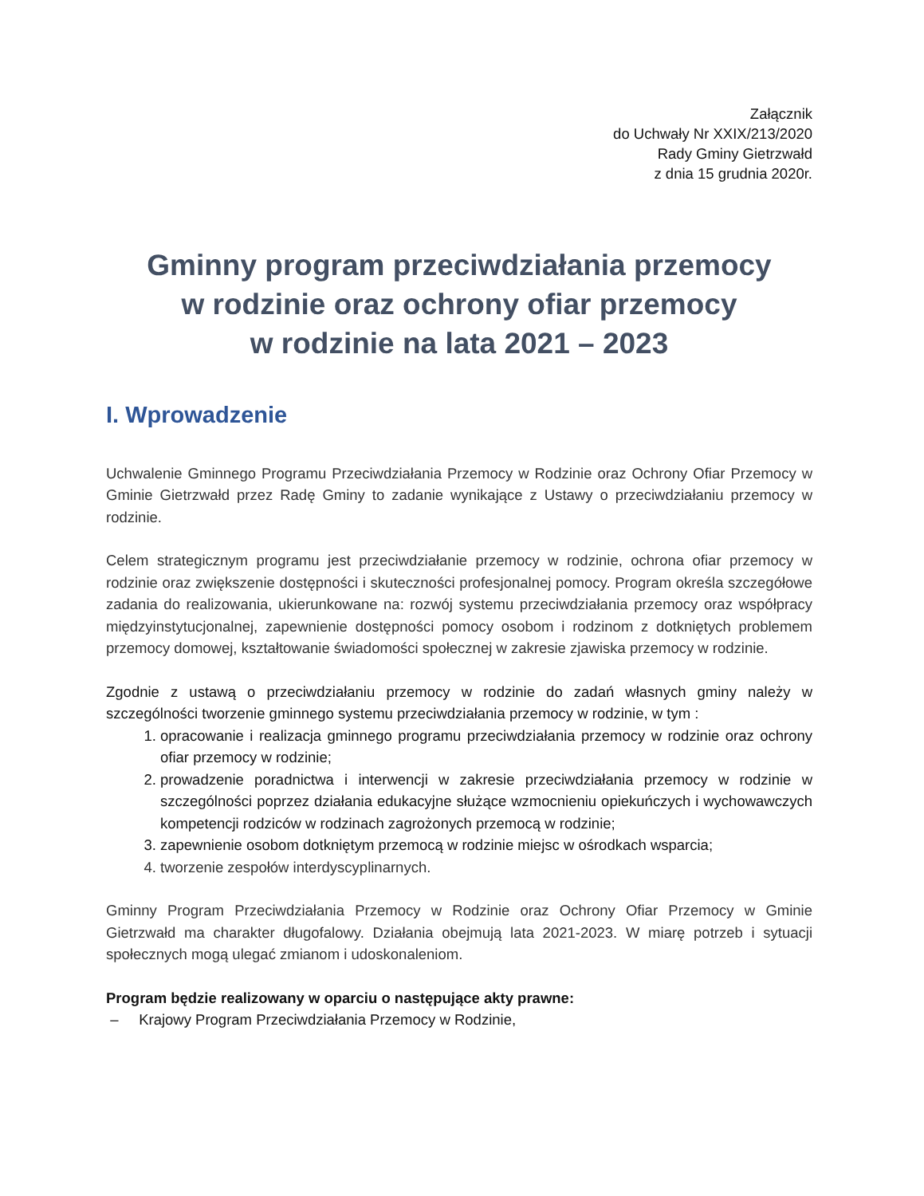Załącznik
do Uchwały Nr XXIX/213/2020
Rady Gminy Gietrzwałd
z dnia 15 grudnia 2020r.
Gminny program przeciwdziałania przemocy
w rodzinie oraz ochrony ofiar przemocy
w rodzinie na lata 2021 – 2023
I. Wprowadzenie
Uchwalenie Gminnego Programu Przeciwdziałania Przemocy w Rodzinie oraz Ochrony Ofiar Przemocy w Gminie Gietrzwałd przez Radę Gminy to zadanie wynikające z Ustawy o przeciwdziałaniu przemocy w rodzinie.
Celem strategicznym programu jest przeciwdziałanie przemocy w rodzinie, ochrona ofiar przemocy w rodzinie oraz zwiększenie dostępności i skuteczności profesjonalnej pomocy. Program określa szczegółowe zadania do realizowania, ukierunkowane na: rozwój systemu przeciwdziałania przemocy oraz współpracy międzyinstytucjonalnej, zapewnienie dostępności pomocy osobom i rodzinom z dotkniętych problemem przemocy domowej, kształtowanie świadomości społecznej w zakresie zjawiska przemocy w rodzinie.
Zgodnie z ustawą o przeciwdziałaniu przemocy w rodzinie do zadań własnych gminy należy w szczególności tworzenie gminnego systemu przeciwdziałania przemocy w rodzinie, w tym :
1. opracowanie i realizacja gminnego programu przeciwdziałania przemocy w rodzinie oraz ochrony ofiar przemocy w rodzinie;
2. prowadzenie poradnictwa i interwencji w zakresie przeciwdziałania przemocy w rodzinie w szczególności poprzez działania edukacyjne służące wzmocnieniu opiekuńczych i wychowawczych kompetencji rodziców w rodzinach zagrożonych przemocą w rodzinie;
3. zapewnienie osobom dotkniętym przemocą w rodzinie miejsc w ośrodkach wsparcia;
4. tworzenie zespołów interdyscyplinarnych.
Gminny Program Przeciwdziałania Przemocy w Rodzinie oraz Ochrony Ofiar Przemocy w Gminie Gietrzwałd ma charakter długofalowy. Działania obejmują lata 2021-2023. W miarę potrzeb i sytuacji społecznych mogą ulegać zmianom i udoskonaleniom.
Program będzie realizowany w oparciu o następujące akty prawne:
– Krajowy Program Przeciwdziałania Przemocy w Rodzinie,